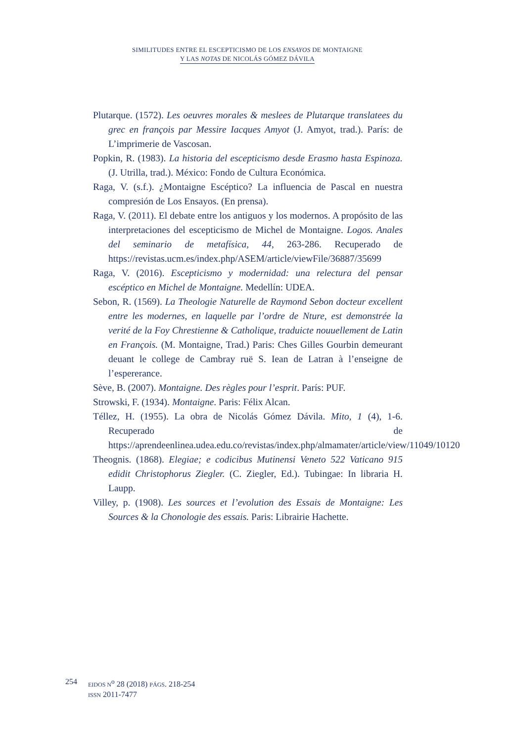SIMILITUDES ENTRE EL ESCEPTICISMO DE LOS ENSAYOS DE MONTAIGNE
Y LAS NOTAS DE NICOLÁS GÓMEZ DÁVILA
Plutarque. (1572). Les oeuvres morales & meslees de Plutarque translatees du grec en françois par Messire Iacques Amyot (J. Amyot, trad.). París: de L’imprimerie de Vascosan.
Popkin, R. (1983). La historia del escepticismo desde Erasmo hasta Espinoza. (J. Utrilla, trad.). México: Fondo de Cultura Económica.
Raga, V. (s.f.). ¿Montaigne Escéptico? La influencia de Pascal en nuestra compresión de Los Ensayos. (En prensa).
Raga, V. (2011). El debate entre los antiguos y los modernos. A propósito de las interpretaciones del escepticismo de Michel de Montaigne. Logos. Anales del seminario de metafísica, 44, 263-286. Recuperado de https://revistas.ucm.es/index.php/ASEM/article/viewFile/36887/35699
Raga, V. (2016). Escepticismo y modernidad: una relectura del pensar escéptico en Michel de Montaigne. Medellín: UDEA.
Sebon, R. (1569). La Theologie Naturelle de Raymond Sebon docteur excellent entre les modernes, en laquelle par l’ordre de Nture, est demonstrée la verité de la Foy Chrestienne & Catholique, traduicte nouuellement de Latin en François. (M. Montaigne, Trad.) Paris: Ches Gilles Gourbin demeurant deuant le college de Cambray ruë S. Iean de Latran à l’enseigne de l’espererance.
Sève, B. (2007). Montaigne. Des règles pour l’esprit. París: PUF.
Strowski, F. (1934). Montaigne. Paris: Félix Alcan.
Téllez, H. (1955). La obra de Nicolás Gómez Dávila. Mito, 1 (4), 1-6. Recuperado de https://aprendeenlinea.udea.edu.co/revistas/index.php/almamater/article/view/11049/10120
Theognis. (1868). Elegiae; e codicibus Mutinensi Veneto 522 Vaticano 915 edidit Christophorus Ziegler. (C. Ziegler, Ed.). Tubingae: In libraria H. Laupp.
Villey, p. (1908). Les sources et l’evolution des Essais de Montaigne: Les Sources & la Chonologie des essais. Paris: Librairie Hachette.
254
EIDOS N<sup>o</sup> 28 (2018) PÁGS. 218-254
ISSN 2011-7477